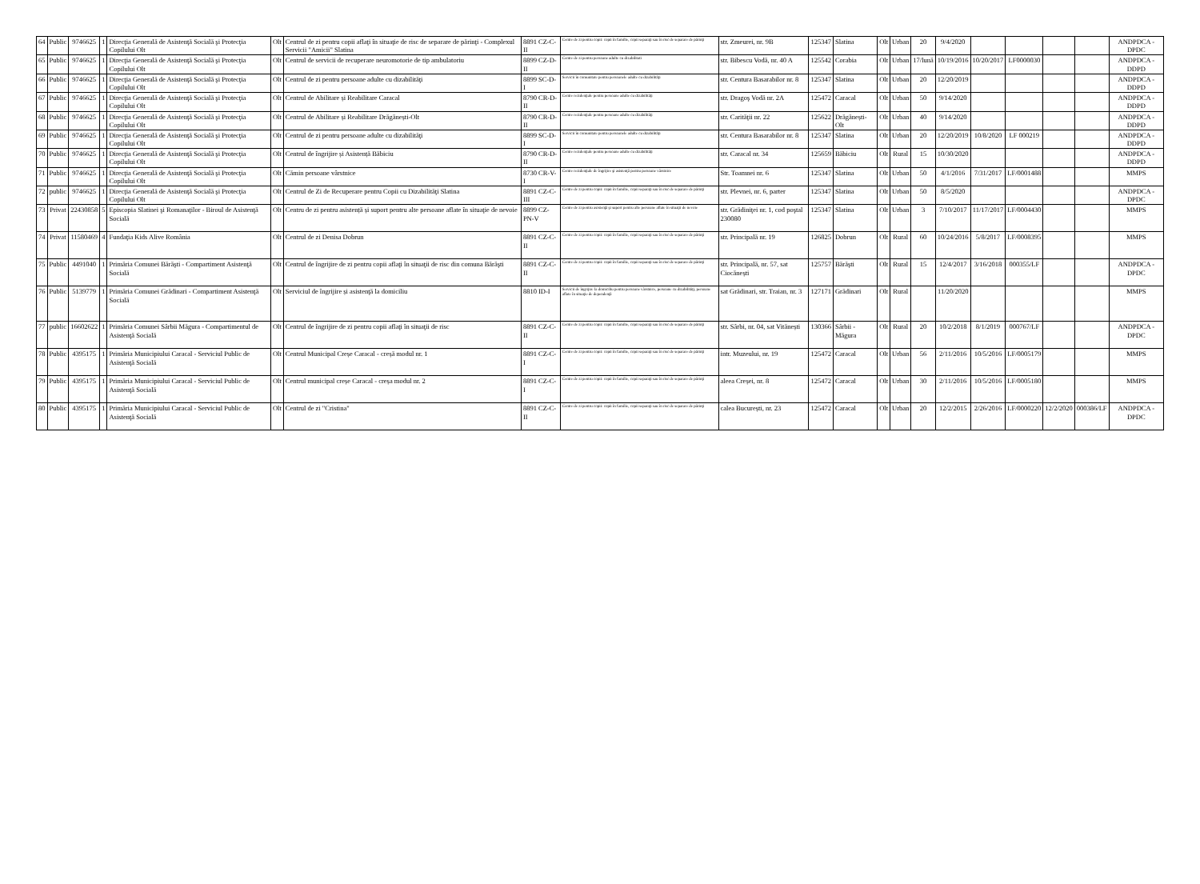| 64 | Public | 9746625 | 1 | Direcţia Generală de Asistenţă Socială şi Protecţia Copilului Olt | Olt | Centrul de zi pentru copii aflaţi în situaţie de risc de separare de părinţi - Complexul Servicii "Amicii" Slatina | 8891 CZ-C-II | Centre de zi pentru copii: copii în familie, copii separaţi sau în risc de separare de părinţi | str. Zmeurei, nr. 9B | 125347 | Slatina | Olt | Urban | 20 | 9/4/2020 | | | | | ANDPDCA - DPDC |
| 65 | Public | 9746625 | 1 | Direcţia Generală de Asistenţă Socială şi Protecţia Copilului Olt | Olt | Centrul de servicii de recuperare neuromotorie de tip ambulatoriu | 8899 CZ-D-II | Centre de zi pentru persoane adulte cu dizabilitati | str. Bibescu Vodă, nr. 40 A | 125542 | Corabia | Olt | Urban | 17/lună | 10/19/2016 | 10/20/2017 | LF0000030 | | | ANDPDCA - DDPD |
| 66 | Public | 9746625 | 1 | Direcţia Generală de Asistenţă Socială şi Protecţia Copilului Olt | Olt | Centrul de zi pentru persoane adulte cu dizabilităţi | 8899 SC-D-I | Servicii în comunitate pentru persoanele adulte cu dizabilităţi | str. Centura Basarabilor nr. 8 | 125347 | Slatina | Olt | Urban | 20 | 12/20/2019 | | | | | ANDPDCA - DDPD |
| 67 | Public | 9746625 | 1 | Direcţia Generală de Asistenţă Socială şi Protecţia Copilului Olt | Olt | Centrul de Abilitare și Reabilitare Caracal | 8790 CR-D-II | Centre rezidenţiale pentru persoane adulte cu dizabilităţi | str. Dragoş Vodă nr. 2A | 125472 | Caracal | Olt | Urban | 50 | 9/14/2020 | | | | | ANDPDCA - DDPD |
| 68 | Public | 9746625 | 1 | Direcţia Generală de Asistenţă Socială şi Protecţia Copilului Olt | Olt | Centrul de Abilitare și Reabilitare Drăgănești-Olt | 8790 CR-D-II | Centre rezidenţiale pentru persoane adulte cu dizabilităţi | str. Carităţii nr. 22 | 125622 | Drăgănești-Olt | Olt | Urban | 40 | 9/14/2020 | | | | | ANDPDCA - DDPD |
| 69 | Public | 9746625 | 1 | Direcţia Generală de Asistenţă Socială şi Protecţia Copilului Olt | Olt | Centrul de zi pentru persoane adulte cu dizabilităţi | 8899 SC-D-I | Servicii în comunitate pentru persoanele adulte cu dizabilităţi | str. Centura Basarabilor nr. 8 | 125347 | Slatina | Olt | Urban | 20 | 12/20/2019 | 10/8/2020 | LF 000219 | | | ANDPDCA - DDPD |
| 70 | Public | 9746625 | 1 | Direcţia Generală de Asistenţă Socială şi Protecţia Copilului Olt | Olt | Centrul de îngrijire și Asistență Băbiciu | 8790 CR-D-II | Centre rezidenţiale pentru persoane adulte cu dizabilităţi | str. Caracal nr. 34 | 125659 | Băbiciu | Olt | Rural | 15 | 10/30/2020 | | | | | ANDPDCA - DDPD |
| 71 | Public | 9746625 | 1 | Direcţia Generală de Asistenţă Socială şi Protecţia Copilului Olt | Olt | Cămin persoane vârstnice | 8730 CR-V-I | Centre rezidenţiale de îngrijire şi asistenţă pentru persoane vârstnice | Str. Toamnei nr. 6 | 125347 | Slatina | Olt | Urban | 50 | 4/1/2016 | 7/31/2017 | LF/0001488 | | | MMPS |
| 72 | public | 9746625 | 1 | Direcţia Generală de Asistenţă Socială şi Protecţia Copilului Olt | Olt | Centrul de Zi de Recuperare pentru Copii cu Dizabilităţi Slatina | 8891 CZ-C-III | Centre de zi pentru copii: copii în familie, copii separaţi sau în risc de separare de părinţi | str. Plevnei, nr. 6, parter | 125347 | Slatina | Olt | Urban | 50 | 8/5/2020 | | | | | ANDPDCA - DPDC |
| 73 | Privat | 22430858 | 5 | Episcopia Slatinei şi Romanaţilor - Biroul de Asistenţă Socială | Olt | Centru de zi pentru asistență și suport pentru alte persoane aflate în situaţie de nevoie | 8899 CZ-PN-V | Centre de zi pentru asistenţă şi suport pentru alte persoane aflate în situaţii de nevoie | str. Grădiniţei nr. 1, cod poştal 230080 | 125347 | Slatina | Olt | Urban | 3 | 7/10/2017 | 11/17/2017 | LF/0004430 | | | MMPS |
| 74 | Privat | 11580469 | 4 | Fundaţia Kids Alive România | Olt | Centrul de zi Denisa Dobrun | 8891 CZ-C-II | Centre de zi pentru copii: copii în familie, copii separaţi sau în risc de separare de părinţi | str. Principală nr. 19 | 126825 | Dobrun | Olt | Rural | 60 | 10/24/2016 | 5/8/2017 | LF/0008395 | | | MMPS |
| 75 | Public | 4491040 | 1 | Primăria Comunei Bărăşti - Compartiment Asistenţă Socială | Olt | Centrul de îngrijire de zi pentru copii aflaţi în situaţii de risc din comuna Bărăşti | 8891 CZ-C-II | Centre de zi pentru copii: copii în familie, copii separaţi sau în risc de separare de părinţi | str. Principală, nr. 57, sat Ciocănești | 125757 | Bărăşti | Olt | Rural | 15 | 12/4/2017 | 3/16/2018 | 000355/LF | | | ANDPDCA - DPDC |
| 76 | Public | 5139779 | 1 | Primăria Comunei Grădinari - Compartiment Asistenţă Socială | Olt | Serviciul de îngrijire și asistenţă la domiciliu | 8810 ID-I | Servicii de îngrijire la domiciliu pentru persoane vârstnice, persoane cu dizabilităţi, persoane aflate în situaţie de dependenţă | sat Grădinari, str. Traian, nr. 3 | 127171 | Grădinari | Olt | Rural | | 11/20/2020 | | | | | MMPS |
| 77 | public | 16602622 | 1 | Primăria Comunei Sârbii Măgura - Compartimentul de Asistenţă Socială | Olt | Centrul de îngrijire de zi pentru copii aflaţi în situaţii de risc | 8891 CZ-C-II | Centre de zi pentru copii: copii în familie, copii separaţi sau în risc de separare de părinţi | str. Sârbi, nr. 04, sat Vitănești | 130366 | Sârbii - Măgura | Olt | Rural | 20 | 10/2/2018 | 8/1/2019 | 000767/LF | | | ANDPDCA - DPDC |
| 78 | Public | 4395175 | 1 | Primăria Municipiului Caracal - Serviciul Public de Asistenţă Socială | Olt | Centrul Municipal Creșe Caracal - creșă modul nr. 1 | 8891 CZ-C-I | Centre de zi pentru copii: copii în familie, copii separaţi sau în risc de separare de părinţi | intr. Muzeului, nr. 19 | 125472 | Caracal | Olt | Urban | 56 | 2/11/2016 | 10/5/2016 | LF/0005179 | | | MMPS |
| 79 | Public | 4395175 | 1 | Primăria Municipiului Caracal - Serviciul Public de Asistenţă Socială | Olt | Centrul municipal creșe Caracal - creșa modul nr. 2 | 8891 CZ-C-I | Centre de zi pentru copii: copii în familie, copii separaţi sau în risc de separare de părinţi | aleea Creșei, nr. 8 | 125472 | Caracal | Olt | Urban | 30 | 2/11/2016 | 10/5/2016 | LF/0005180 | | | MMPS |
| 80 | Public | 4395175 | 1 | Primăria Municipiului Caracal - Serviciul Public de Asistenţă Socială | Olt | Centrul de zi "Cristina" | 8891 CZ-C-II | Centre de zi pentru copii: copii în familie, copii separaţi sau în risc de separare de părinţi | calea București, nr. 23 | 125472 | Caracal | Olt | Urban | 20 | 12/2/2015 | 2/26/2016 | LF/0000220 | 12/2/2020 | 000386/LF | ANDPDCA - DPDC |